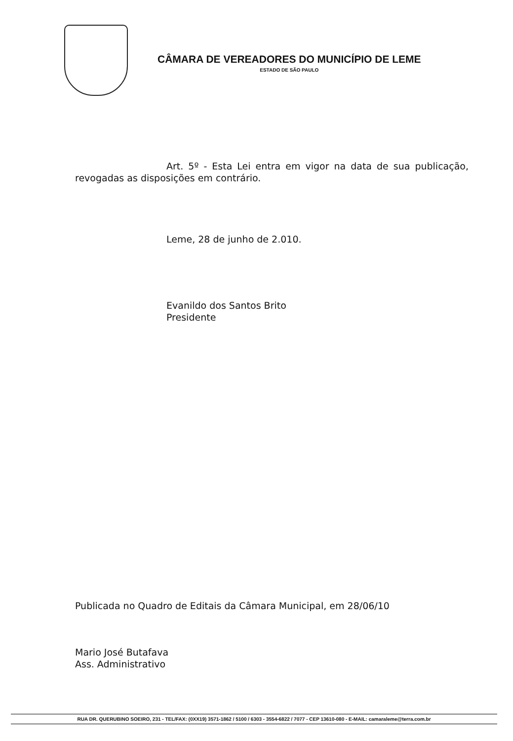CÂMARA DE VEREADORES DO MUNICÍPIO DE LEME
ESTADO DE SÃO PAULO
Art. 5º - Esta Lei entra em vigor na data de sua publicação, revogadas as disposições em contrário.
Leme, 28 de junho de 2.010.
Evanildo dos Santos Brito
Presidente
Publicada no Quadro de Editais da Câmara Municipal, em 28/06/10
Mario José Butafava
Ass. Administrativo
RUA DR. QUERUBINO SOEIRO, 231 - TEL/FAX: (0XX19) 3571-1862 / 5100 / 6303 - 3554-6822 / 7077 - CEP 13610-080 - E-MAIL: camaraleme@terra.com.br